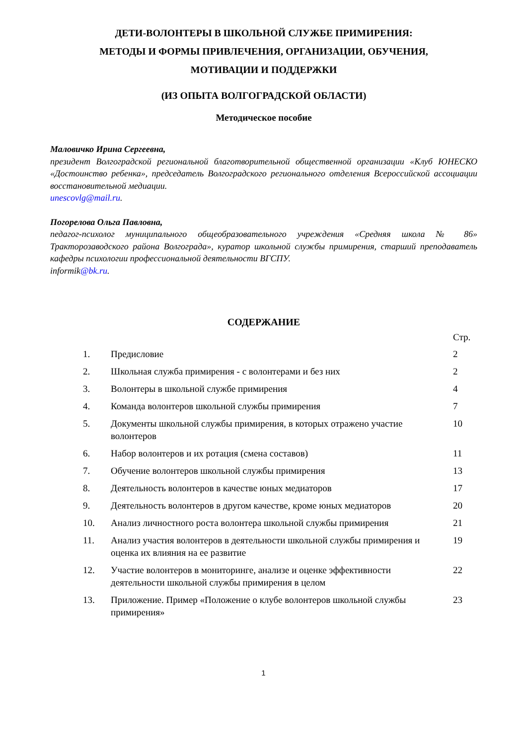ДЕТИ-ВОЛОНТЕРЫ В ШКОЛЬНОЙ СЛУЖБЕ ПРИМИРЕНИЯ:
МЕТОДЫ И ФОРМЫ ПРИВЛЕЧЕНИЯ, ОРГАНИЗАЦИИ, ОБУЧЕНИЯ,
МОТИВАЦИИ И ПОДДЕРЖКИ
(ИЗ ОПЫТА ВОЛГОГРАДСКОЙ ОБЛАСТИ)
Методическое пособие
Маловичко Ирина Сергеевна,
президент Волгоградской региональной благотворительной общественной организации «Клуб ЮНЕСКО «Достоинство ребенка», председатель Волгоградского регионального отделения Всероссийской ассоциации восстановительной медиации.
unescovlg@mail.ru.
Погорелова Ольга Павловна,
педагог-психолог муниципального общеобразовательного учреждения «Средняя школа № 86» Тракторозаводского района Волгограда», куратор школьной службы примирения, старший преподаватель кафедры психологии профессиональной деятельности ВГСПУ.
informik@bk.ru.
СОДЕРЖАНИЕ
| | | Стр. |
| --- | --- | --- |
| 1. | Предисловие | 2 |
| 2. | Школьная служба примирения - с волонтерами и без них | 2 |
| 3. | Волонтеры в школьной службе примирения | 4 |
| 4. | Команда волонтеров школьной службы примирения | 7 |
| 5. | Документы школьной службы примирения, в которых отражено участие волонтеров | 10 |
| 6. | Набор волонтеров и их ротация (смена составов) | 11 |
| 7. | Обучение волонтеров школьной службы примирения | 13 |
| 8. | Деятельность волонтеров в качестве юных медиаторов | 17 |
| 9. | Деятельность волонтеров в другом качестве, кроме юных медиаторов | 20 |
| 10. | Анализ личностного роста волонтера школьной службы примирения | 21 |
| 11. | Анализ участия волонтеров в деятельности школьной службы примирения и оценка их влияния на ее развитие | 19 |
| 12. | Участие волонтеров в мониторинге, анализе и оценке эффективности деятельности школьной службы примирения в целом | 22 |
| 13. | Приложение. Пример «Положение о клубе волонтеров школьной службы примирения» | 23 |
1